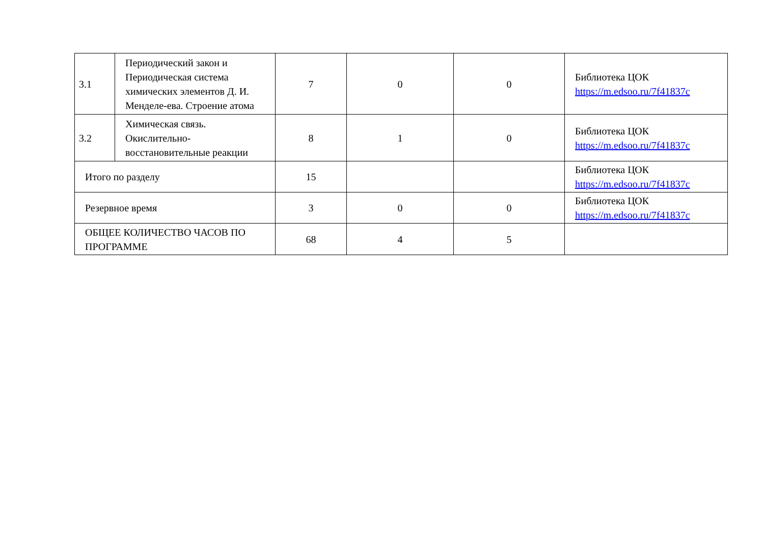| 3.1 | Периодический закон и Периодическая система химических элементов Д. И. Менделе-ева. Строение атома | 7 | 0 | 0 | Библиотека ЦОК https://m.edsoo.ru/7f41837c |
| 3.2 | Химическая связь. Окислительно-восстановительные реакции | 8 | 1 | 0 | Библиотека ЦОК https://m.edsoo.ru/7f41837c |
| Итого по разделу | | 15 | | | Библиотека ЦОК https://m.edsoo.ru/7f41837c |
| Резервное время | | 3 | 0 | 0 | Библиотека ЦОК https://m.edsoo.ru/7f41837c |
| ОБЩЕЕ КОЛИЧЕСТВО ЧАСОВ ПО ПРОГРАММЕ | | 68 | 4 | 5 | |